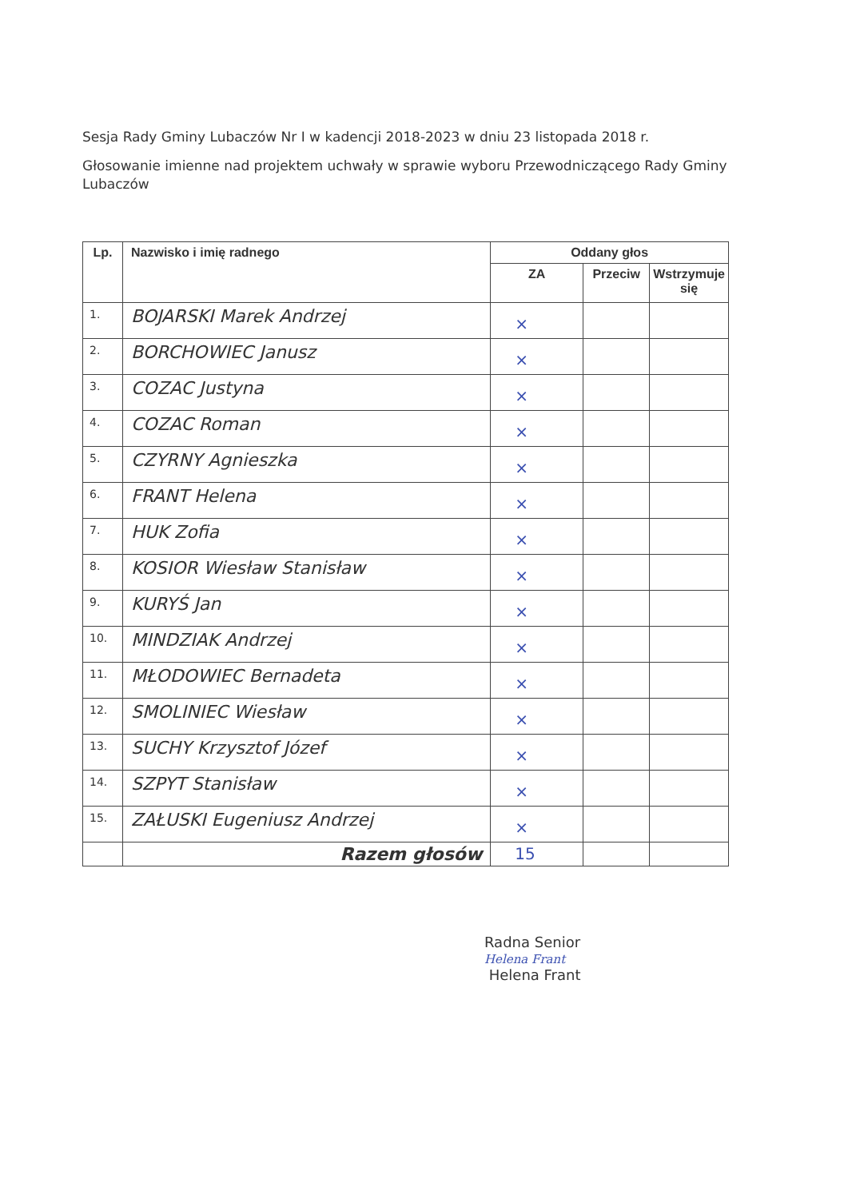Sesja Rady Gminy Lubaczów Nr I w kadencji 2018-2023 w dniu 23 listopada 2018 r.
Głosowanie imienne nad projektem uchwały w sprawie wyboru Przewodniczącego Rady Gminy Lubaczów
| Lp. | Nazwisko i imię radnego | Oddany głos | | |
| --- | --- | --- | --- | --- |
| | | ZA | Przeciw | Wstrzymuje się |
| 1. | BOJARSKI Marek Andrzej | × | | |
| 2. | BORCHOWIEC Janusz | × | | |
| 3. | COZAC Justyna | × | | |
| 4. | COZAC Roman | × | | |
| 5. | CZYRNY Agnieszka | × | | |
| 6. | FRANT Helena | × | | |
| 7. | HUK Zofia | × | | |
| 8. | KOSIOR Wiesław Stanisław | × | | |
| 9. | KURYŚ Jan | × | | |
| 10. | MINDZIAK Andrzej | × | | |
| 11. | MŁODOWIEC Bernadeta | × | | |
| 12. | SMOLINIEC Wiesław | × | | |
| 13. | SUCHY Krzysztof Józef | × | | |
| 14. | SZPYT Stanisław | × | | |
| 15. | ZAŁUSKI Eugeniusz Andrzej | × | | |
| | Razem głosów | 15 | | |
Radna Senior
Helena Frant
Helena Frant